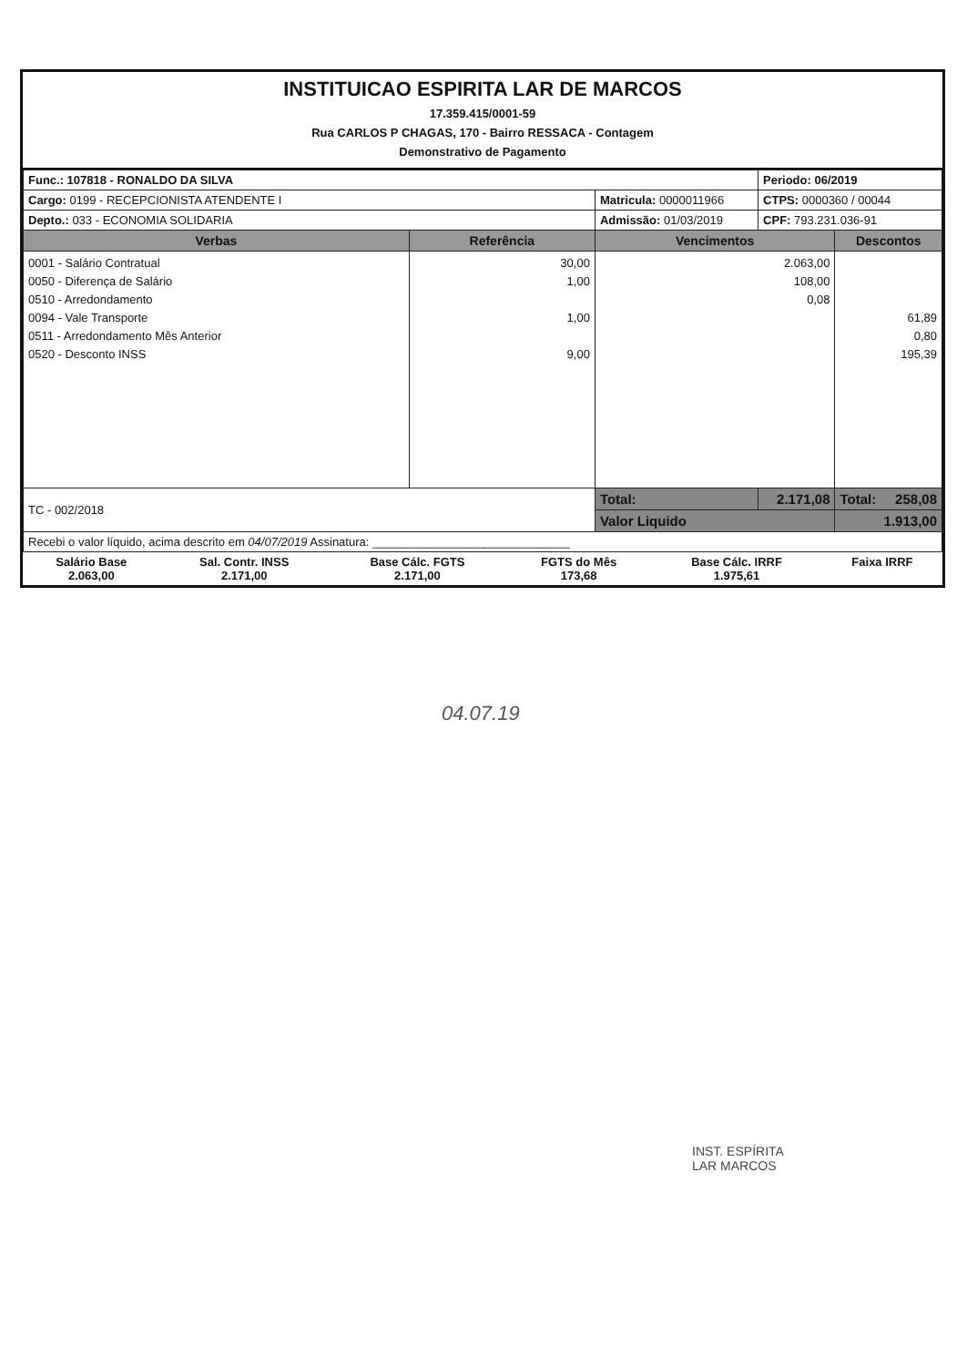INSTITUICAO ESPIRITA LAR DE MARCOS
17.359.415/0001-59
Rua CARLOS P CHAGAS, 170 - Bairro RESSACA - Contagem
Demonstrativo de Pagamento
| Func.: 107818 - RONALDO DA SILVA | | | Periodo: 06/2019 | |
| Cargo: 0199 - RECEPCIONISTA ATENDENTE I | | Matricula: 0000011966 | CTPS: 0000360 / 00044 | |
| Depto.: 033 - ECONOMIA SOLIDARIA | | Admissão: 01/03/2019 | CPF: 793.231.036-91 | |
| Verbas | Referência | Vencimentos | | Descontos |
| 0001 - Salário Contratual 0050 - Diferença de Salário 0510 - Arredondamento 0094 - Vale Transporte 0511 - Arredondamento Mês Anterior 0520 - Desconto INSS | 30,00 1,00 1,00 9,00 | 2.063,00 108,00 0,08 | | 61,89 0,80 195,39 |
| TC - 002/2018 | | Total: | 2.171,08 | Total: 258,08 |
| | | Valor Liquido | | 1.913,00 |
| Recebi o valor líquido, acima descrito em 04/07/2019 Assinatura: ______________________________ | | | | |
| Salário Base 2.063,00 | Sal. Contr. INSS 2.171,00 | Base Cálc. FGTS 2.171,00 | FGTS do Mês 173,68 | Base Cálc. IRRF 1.975,61 | Faixa IRRF |
04.07.19
INST. ESPÍRITA
LAR MARCOS